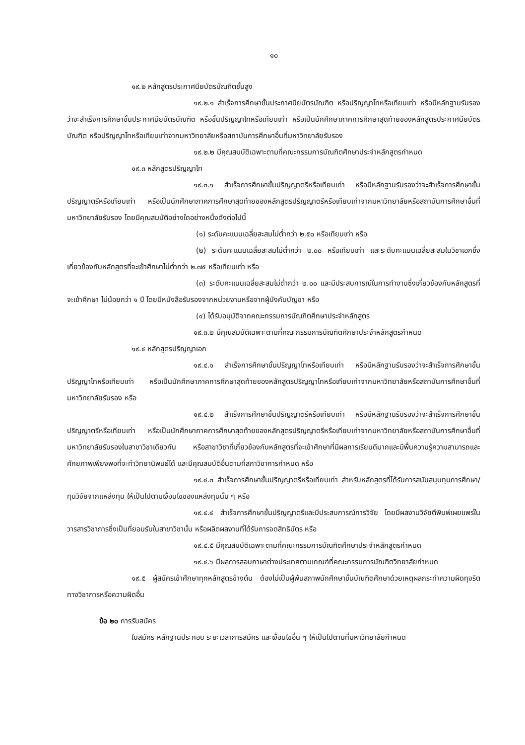๑๐
๑๙.๒ หลักสูตรประกาศนียบัตรบัณฑิตชั้นสูง
๑๙.๒.๑ สำเร็จการศึกษาขั้นประกาศนียบัตรบัณฑิต หรือปริญญาโทหรือเทียบเท่า หรือมีหลักฐานรับรองว่าจะสำเร็จการศึกษาขั้นประกาศนียบัตรบัณฑิต หรือขั้นปริญญาโทหรือเทียบเท่า หรือเป็นนักศึกษาภาคการศึกษาสุดท้ายของหลักสูตรประกาศนียบัตรบัณฑิต หรือปริญญาโทหรือเทียบเท่าจากมหาวิทยาลัยหรือสถาบันการศึกษาอื่นที่มหาวิทยาลัยรับรอง
๑๙.๒.๒ มีคุณสมบัติเฉพาะตามที่คณะกรรมการบัณฑิตศึกษาประจำหลักสูตรกำหนด
๑๙.๓ หลักสูตรปริญญาโท
๑๙.๓.๑ สำเร็จการศึกษาขั้นปริญญาตรีหรือเทียบเท่า หรือมีหลักฐานรับรองว่าจะสำเร็จการศึกษาขั้นปริญญาตรีหรือเทียบเท่า หรือเป็นนักศึกษาภาคการศึกษาสุดท้ายของหลักสูตรปริญญาตรีหรือเทียบเท่าจากมหาวิทยาลัยหรือสถาบันการศึกษาอื่นที่มหาวิทยาลัยรับรอง โดยมีคุณสมบัติอย่างใดอย่างหนึ่งดังต่อไปนี้
(๑) ระดับคะแนนเฉลี่ยสะสมไม่ต่ำกว่า ๒.๕๐ หรือเทียบเท่า หรือ
(๒) ระดับคะแนนเฉลี่ยสะสมไม่ต่ำกว่า ๒.๐๐ หรือเทียบเท่า และระดับคะแนนเฉลี่ยสะสมในวิชาเอกซึ่งเกี่ยวข้องกับหลักสูตรที่จะเข้าศึกษาไม่ต่ำกว่า ๒.๗๕ หรือเทียบเท่า หรือ
(๓) ระดับคะแนนเฉลี่ยสะสมไม่ต่ำกว่า ๒.๐๐ และมีประสบการณ์ในการทำงานซึ่งเกี่ยวข้องกับหลักสูตรที่จะเข้าศึกษา ไม่น้อยกว่า ๑ ปี โดยมีหนังสือรับรองจากหน่วยงานหรือจากผู้บังคับบัญชา หรือ
(๔) ได้รับอนุมัติจากคณะกรรมการบัณฑิตศึกษาประจำหลักสูตร
๑๙.๓.๒ มีคุณสมบัติเฉพาะตามที่คณะกรรมการบัณฑิตศึกษาประจำหลักสูตรกำหนด
๑๙.๔ หลักสูตรปริญญาเอก
๑๙.๔.๑ สำเร็จการศึกษาขั้นปริญญาโทหรือเทียบเท่า หรือมีหลักฐานรับรองว่าจะสำเร็จการศึกษาขั้นปริญญาโทหรือเทียบเท่า หรือเป็นนักศึกษาภาคการศึกษาสุดท้ายของหลักสูตรปริญญาโทหรือเทียบเท่าจากมหาวิทยาลัยหรือสถาบันการศึกษาอื่นที่มหาวิทยาลัยรับรอง หรือ
๑๙.๔.๒ สำเร็จการศึกษาขั้นปริญญาตรีหรือเทียบเท่า หรือมีหลักฐานรับรองว่าจะสำเร็จการศึกษาขั้นปริญญาตรีหรือเทียบเท่า หรือเป็นนักศึกษาภาคการศึกษาสุดท้ายของหลักสูตรปริญญาตรีหรือเทียบเท่าจากมหาวิทยาลัยหรือสถาบันการศึกษาอื่นที่มหาวิทยาลัยรับรองในสาขาวิชาเดียวกัน หรือสาขาวิชาที่เกี่ยวข้องกับหลักสูตรที่จะเข้าศึกษาที่มีผลการเรียนดีมากและมีพื้นความรู้ความสามารถและศักยภาพเพียงพอที่จะทำวิทยานิพนธ์ได้ และมีคุณสมบัติอื่นตามที่สภาวิชาการกำหนด หรือ
๑๙.๔.๓ สำเร็จการศึกษาขั้นปริญญาตรีหรือเทียบเท่า สำหรับหลักสูตรที่ได้รับการสนับสนุนทุนการศึกษา/ทุนวิจัยจากแหล่งทุน ให้เป็นไปตามเงื่อนไขของแหล่งทุนนั้น ๆ หรือ
๑๙.๔.๔ สำเร็จการศึกษาขั้นปริญญาตรีและมีประสบการณ์การวิจัย โดยมีผลงานวิจัยตีพิมพ์เผยแพร่ในวารสารวิชาการซึ่งเป็นที่ยอมรับในสาขาวิชานั้น หรือผลิตผลงานที่ได้รับการจดสิทธิบัตร หรือ
๑๙.๔.๕ มีคุณสมบัติเฉพาะตามที่คณะกรรมการบัณฑิตศึกษาประจำหลักสูตรกำหนด
๑๙.๔.๖ มีผลการสอบภาษาต่างประเทศตามเกณฑ์ที่คณะกรรมการบัณฑิตวิทยาลัยกำหนด
๑๙.๕ ผู้สมัครเข้าศึกษาทุกหลักสูตรข้างต้น ต้องไม่เป็นผู้พ้นสภาพนักศึกษาขั้นบัณฑิตศึกษาด้วยเหตุผลกระทำความผิดทุจริตทางวิชาการหรือความผิดอื่น
ข้อ ๒๐ การรับสมัคร
ใบสมัคร หลักฐานประกอบ ระยะเวลาการสมัคร และเงื่อนไขอื่น ๆ ให้เป็นไปตามที่มหาวิทยาลัยกำหนด